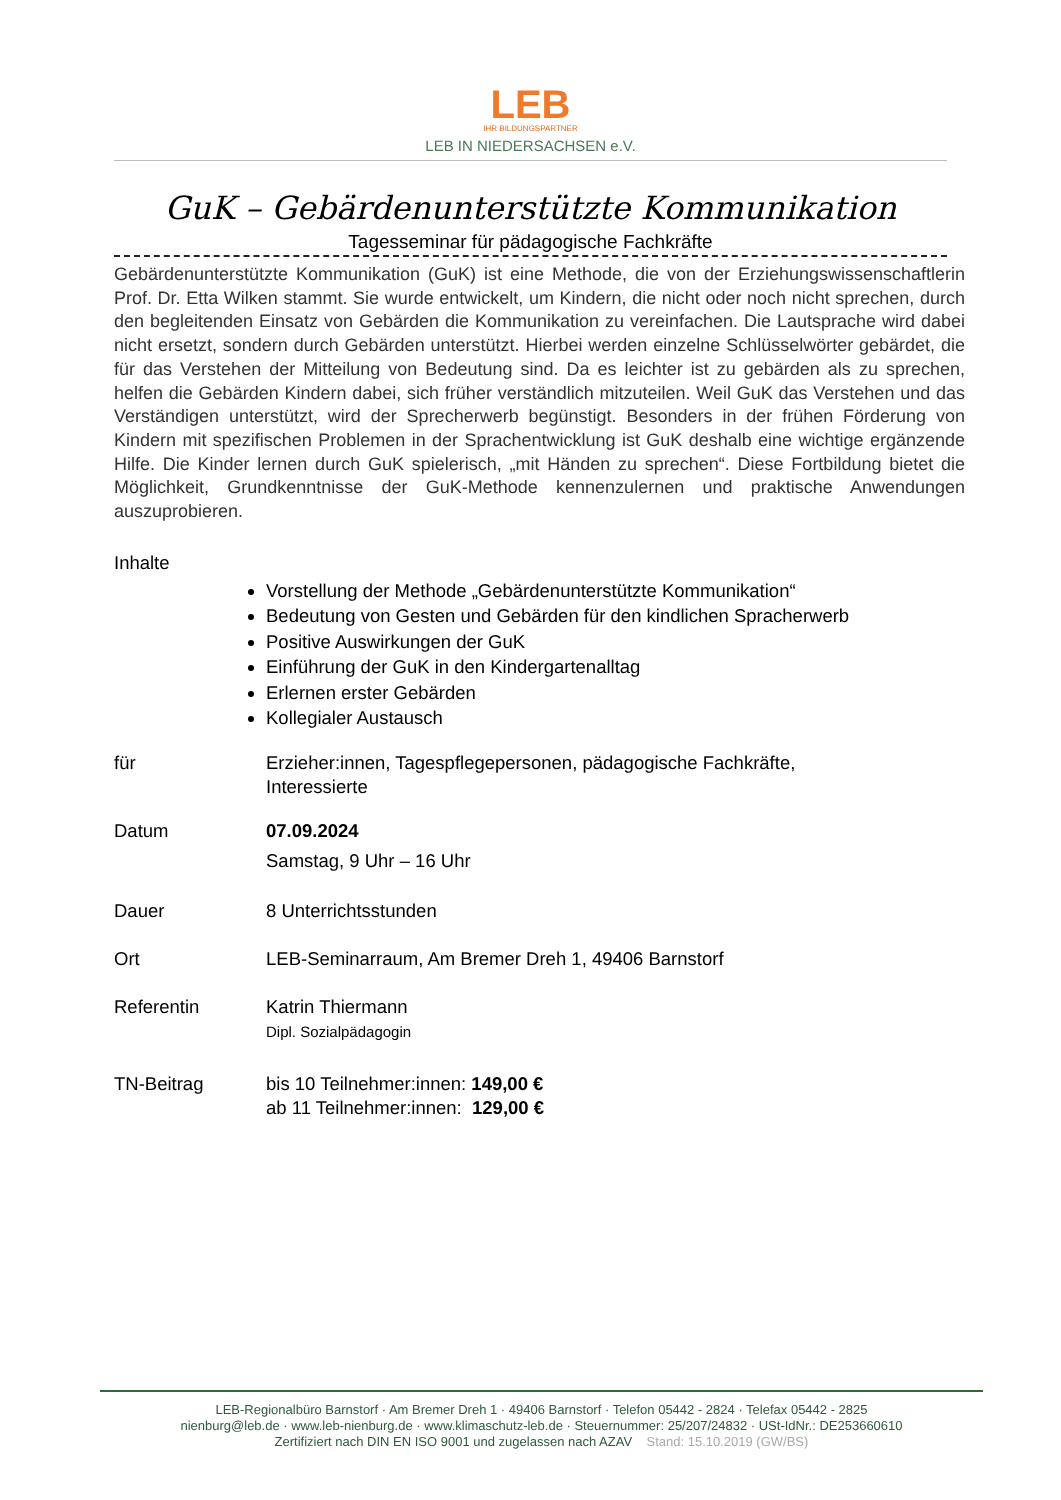LEB
IHR BILDUNGSPARTNER
LEB IN NIEDERSACHSEN e.V.
GuK – Gebärdenunterstützte Kommunikation
Tagesseminar für pädagogische Fachkräfte
Gebärdenunterstützte Kommunikation (GuK) ist eine Methode, die von der Erziehungswissenschaftlerin Prof. Dr. Etta Wilken stammt. Sie wurde entwickelt, um Kindern, die nicht oder noch nicht sprechen, durch den begleitenden Einsatz von Gebärden die Kommunikation zu vereinfachen. Die Lautsprache wird dabei nicht ersetzt, sondern durch Gebärden unterstützt. Hierbei werden einzelne Schlüsselwörter gebärdet, die für das Verstehen der Mitteilung von Bedeutung sind. Da es leichter ist zu gebärden als zu sprechen, helfen die Gebärden Kindern dabei, sich früher verständlich mitzuteilen. Weil GuK das Verstehen und das Verständigen unterstützt, wird der Sprecherwerb begünstigt. Besonders in der frühen Förderung von Kindern mit spezifischen Problemen in der Sprachentwicklung ist GuK deshalb eine wichtige ergänzende Hilfe. Die Kinder lernen durch GuK spielerisch, „mit Händen zu sprechen“. Diese Fortbildung bietet die Möglichkeit, Grundkenntnisse der GuK-Methode kennenzulernen und praktische Anwendungen auszuprobieren.
Inhalte
Vorstellung der Methode „Gebärdenunterstützte Kommunikation“
Bedeutung von Gesten und Gebärden für den kindlichen Spracherwerb
Positive Auswirkungen der GuK
Einführung der GuK in den Kindergartenalltag
Erlernen erster Gebärden
Kollegialer Austausch
für Erzieher:innen, Tagespflegepersonen, pädagogische Fachkräfte,
Interessierte
Datum 07.09.2024
Samstag, 9 Uhr – 16 Uhr
Dauer 8 Unterrichtsstunden
Ort LEB-Seminarraum, Am Bremer Dreh 1, 49406 Barnstorf
Referentin Katrin Thiermann
Dipl. Sozialpädagogin
TN-Beitrag bis 10 Teilnehmer:innen: 149,00 €
ab 11 Teilnehmer:innen: 129,00 €
LEB-Regionalbüro Barnstorf · Am Bremer Dreh 1 · 49406 Barnstorf · Telefon 05442 - 2824 · Telefax 05442 - 2825
nienburg@leb.de · www.leb-nienburg.de · www.klimaschutz-leb.de · Steuernummer: 25/207/24832 · USt-IdNr.: DE253660610
Zertifiziert nach DIN EN ISO 9001 und zugelassen nach AZAV Stand: 15.10.2019 (GW/BS)